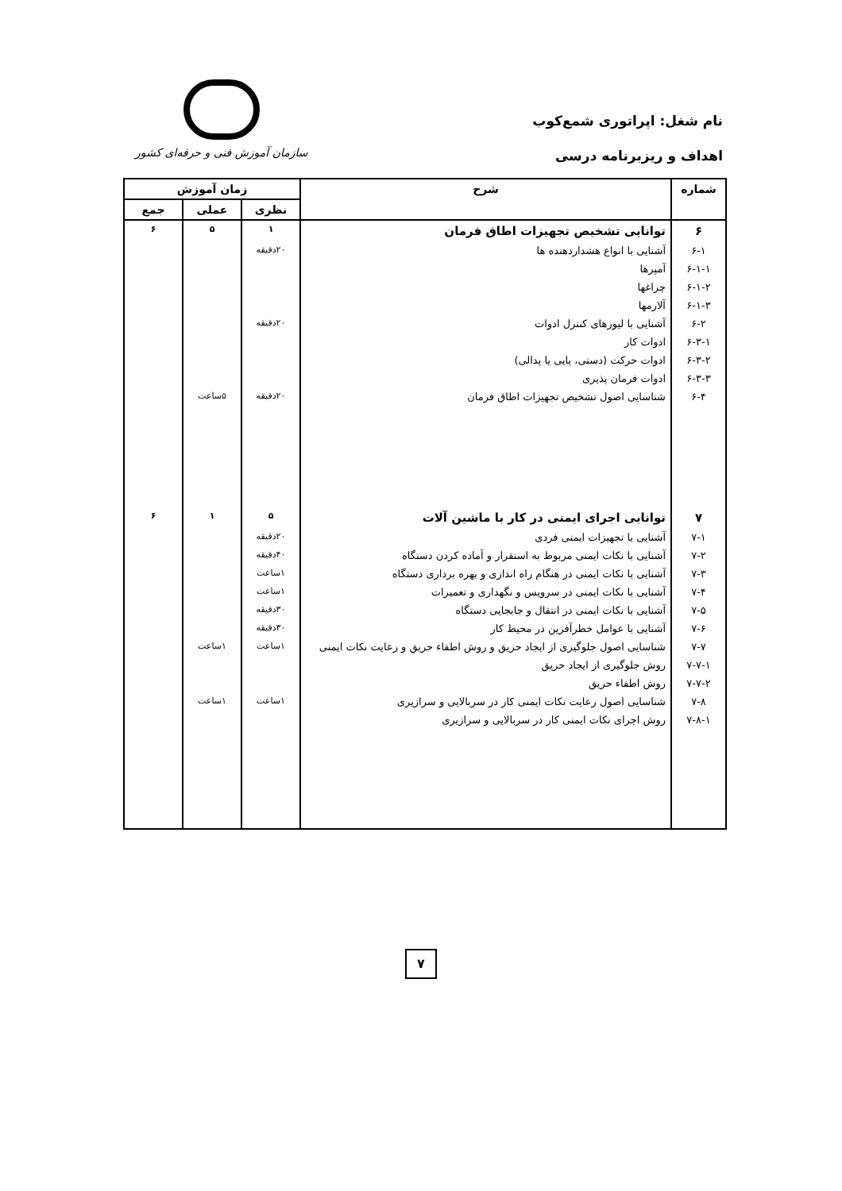نام شغل: اپراتوری شمع‌کوب
اهداف و ریزبرنامه درسی
سازمان آموزش فنی و حرفه‌ای کشور
| شماره | شرح | زمان آموزش | | |
| --- | --- | --- | --- | --- |
| | | نظری | عملی | جمع |
| ۶ | توانایی تشخیص تجهیزات اطاق فرمان | ۱ | ۵ | ۶ |
| ۶-۱ | آشنایی با انواع هشداردهنده ها | ۲۰دقیقه | | |
| ۶-۱-۱ | آمپرها | | | |
| ۶-۱-۲ | چراغها | | | |
| ۶-۱-۳ | آلارمها | | | |
| ۶-۲ | آشنایی با لیورهای کنترل ادوات | ۲۰دقیقه | | |
| ۶-۳-۱ | ادوات کار | | | |
| ۶-۳-۲ | ادوات حرکت (دستی، پایی یا پدالی) | | | |
| ۶-۳-۳ | ادوات فرمان پذیری | | | |
| ۶-۴ | شناسایی اصول تشخیص تجهیزات اطاق فرمان | ۲۰دقیقه | ۵ساعت | |
| ۷ | توانایی اجرای ایمنی در کار با ماشین آلات | ۵ | ۱ | ۶ |
| ۷-۱ | آشنایی با تجهیزات ایمنی فردی | ۲۰دقیقه | | |
| ۷-۲ | آشنایی با نکات ایمنی مربوط به استقرار و آماده کردن دستگاه | ۴۰دقیقه | | |
| ۷-۳ | آشنایی با نکات ایمنی در هنگام راه اندازی و بهره برداری دستگاه | ۱ساعت | | |
| ۷-۴ | آشنایی با نکات ایمنی در سرویس و نگهداری و تعمیرات | ۱ساعت | | |
| ۷-۵ | آشنایی با نکات ایمنی در انتقال و جابجایی دستگاه | ۳۰دقیقه | | |
| ۷-۶ | آشنایی با عوامل خطرآفرین در محیط کار | ۳۰دقیقه | | |
| ۷-۷ | شناسایی اصول جلوگیری از ایجاد حریق و روش اطفاء حریق و رعایت نکات ایمنی | ۱ساعت | ۱ساعت | |
| ۷-۷-۱ | روش جلوگیری از ایجاد حریق | | | |
| ۷-۷-۲ | روش اطفاء حریق | | | |
| ۷-۸ | شناسایی اصول رعایت نکات ایمنی کار در سربالایی و سرازیری | ۱ساعت | ۱ساعت | |
| ۷-۸-۱ | روش اجرای نکات ایمنی کار در سربالایی و سرازیری | | | |
۷